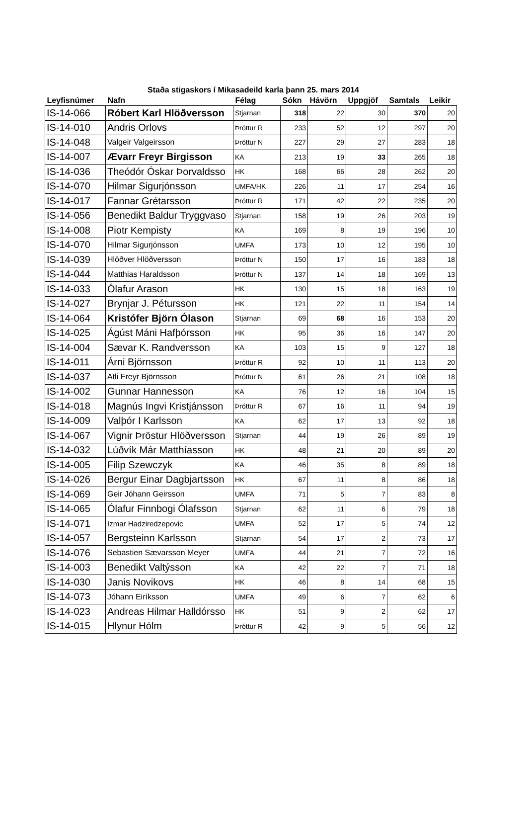Staða stigaskors í Mikasadeild karla þann 25. mars 2014
| Leyfisnúmer | Nafn | Félag | Sókn | Hávörn | Uppgjöf | Samtals | Leikir |
| --- | --- | --- | --- | --- | --- | --- | --- |
| IS-14-066 | Róbert Karl Hlöðversson | Stjarnan | 318 | 22 | 30 | 370 | 20 |
| IS-14-010 | Andris Orlovs | Þróttur R | 233 | 52 | 12 | 297 | 20 |
| IS-14-048 | Valgeir Valgeirsson | Þróttur N | 227 | 29 | 27 | 283 | 18 |
| IS-14-007 | Ævarr Freyr Birgisson | KA | 213 | 19 | 33 | 265 | 18 |
| IS-14-036 | Theódór Óskar Þorvaldsso | HK | 168 | 66 | 28 | 262 | 20 |
| IS-14-070 | Hilmar Sigurjónsson | UMFA/HK | 226 | 11 | 17 | 254 | 16 |
| IS-14-017 | Fannar Grétarsson | Þróttur R | 171 | 42 | 22 | 235 | 20 |
| IS-14-056 | Benedikt Baldur Tryggvaso | Stjarnan | 158 | 19 | 26 | 203 | 19 |
| IS-14-008 | Piotr Kempisty | KA | 169 | 8 | 19 | 196 | 10 |
| IS-14-070 | Hilmar Sigurjónsson | UMFA | 173 | 10 | 12 | 195 | 10 |
| IS-14-039 | Hlöðver Hlöðversson | Þróttur N | 150 | 17 | 16 | 183 | 18 |
| IS-14-044 | Matthias Haraldsson | Þróttur N | 137 | 14 | 18 | 169 | 13 |
| IS-14-033 | Ólafur Arason | HK | 130 | 15 | 18 | 163 | 19 |
| IS-14-027 | Brynjar J. Pétursson | HK | 121 | 22 | 11 | 154 | 14 |
| IS-14-064 | Kristófer Björn Ólason | Stjarnan | 69 | 68 | 16 | 153 | 20 |
| IS-14-025 | Ágúst Máni Hafþórsson | HK | 95 | 36 | 16 | 147 | 20 |
| IS-14-004 | Sævar K. Randversson | KA | 103 | 15 | 9 | 127 | 18 |
| IS-14-011 | Árni Björnsson | Þróttur R | 92 | 10 | 11 | 113 | 20 |
| IS-14-037 | Atli Freyr Björnsson | Þróttur N | 61 | 26 | 21 | 108 | 18 |
| IS-14-002 | Gunnar Hannesson | KA | 76 | 12 | 16 | 104 | 15 |
| IS-14-018 | Magnús Ingvi Kristjánsson | Þróttur R | 67 | 16 | 11 | 94 | 19 |
| IS-14-009 | Valþór I Karlsson | KA | 62 | 17 | 13 | 92 | 18 |
| IS-14-067 | Vignir Þröstur Hlöðversson | Stjarnan | 44 | 19 | 26 | 89 | 19 |
| IS-14-032 | Lúðvík Már Matthíasson | HK | 48 | 21 | 20 | 89 | 20 |
| IS-14-005 | Filip Szewczyk | KA | 46 | 35 | 8 | 89 | 18 |
| IS-14-026 | Bergur Einar Dagbjartsson | HK | 67 | 11 | 8 | 86 | 18 |
| IS-14-069 | Geir Jóhann Geirsson | UMFA | 71 | 5 | 7 | 83 | 8 |
| IS-14-065 | Ólafur Finnbogi Ólafsson | Stjarnan | 62 | 11 | 6 | 79 | 18 |
| IS-14-071 | Izmar Hadziredzepovic | UMFA | 52 | 17 | 5 | 74 | 12 |
| IS-14-057 | Bergsteinn Karlsson | Stjarnan | 54 | 17 | 2 | 73 | 17 |
| IS-14-076 | Sebastien Sævarsson Meyer | UMFA | 44 | 21 | 7 | 72 | 16 |
| IS-14-003 | Benedikt Valtýsson | KA | 42 | 22 | 7 | 71 | 18 |
| IS-14-030 | Janis Novikovs | HK | 46 | 8 | 14 | 68 | 15 |
| IS-14-073 | Jóhann Eiríksson | UMFA | 49 | 6 | 7 | 62 | 6 |
| IS-14-023 | Andreas Hilmar Halldórsso | HK | 51 | 9 | 2 | 62 | 17 |
| IS-14-015 | Hlynur Hólm | Þróttur R | 42 | 9 | 5 | 56 | 12 |